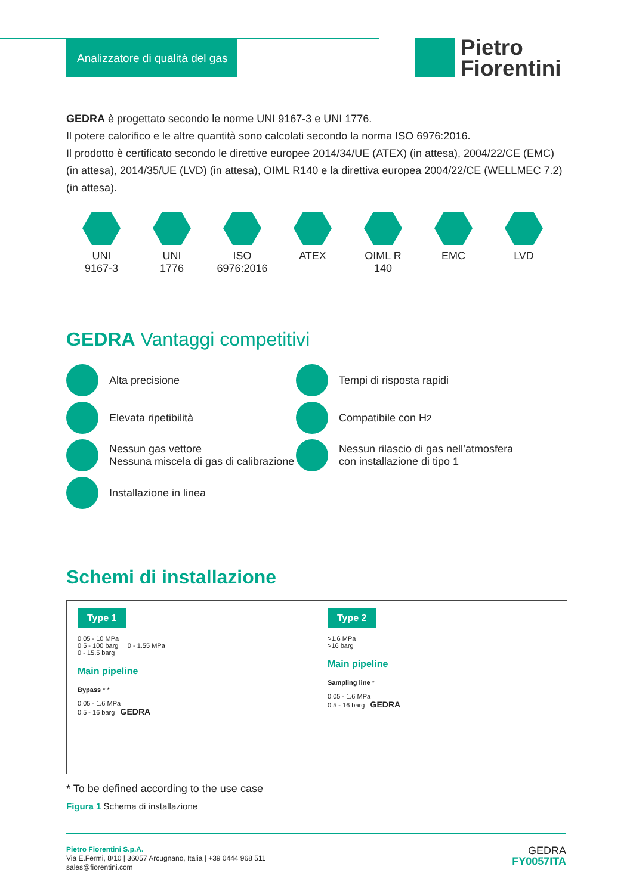Analizzatore di qualità del gas
Pietro
Fiorentini
GEDRA è progettato secondo le norme UNI 9167-3 e UNI 1776.
Il potere calorifico e le altre quantità sono calcolati secondo la norma ISO 6976:2016.
Il prodotto è certificato secondo le direttive europee 2014/34/UE (ATEX) (in attesa), 2004/22/CE (EMC) (in attesa), 2014/35/UE (LVD) (in attesa), OIML R140 e la direttiva europea 2004/22/CE (WELLMEC 7.2) (in attesa).
UNI
9167-3
UNI
1776
ISO
6976:2016
ATEX OIML R
140
EMC LVD
GEDRA Vantaggi competitivi
Alta precisione
Elevata ripetibilità
Nessun gas vettore
Nessuna miscela di gas di calibrazione
Installazione in linea
Tempi di risposta rapidi
Compatibile con H<sub>2</sub>
Nessun rilascio di gas nell’atmosfera con installazione di tipo 1
Schemi di installazione
Type 1
0.05 - 10 MPa
0.5 - 100 barg 0 - 1.55 MPa
0 - 15.5 barg
Main pipeline
Bypass * *
0.05 - 1.6 MPa
0.5 - 16 barg GEDRA
Type 2
>1.6 MPa
>16 barg
Main pipeline
Sampling line *
0.05 - 1.6 MPa
0.5 - 16 barg GEDRA
* To be defined according to the use case
Figura 1 Schema di installazione
Pietro Fiorentini S.p.A.
Via E.Fermi, 8/10 | 36057 Arcugnano, Italia | +39 0444 968 511
sales@fiorentini.com
GEDRA
FY0057ITA